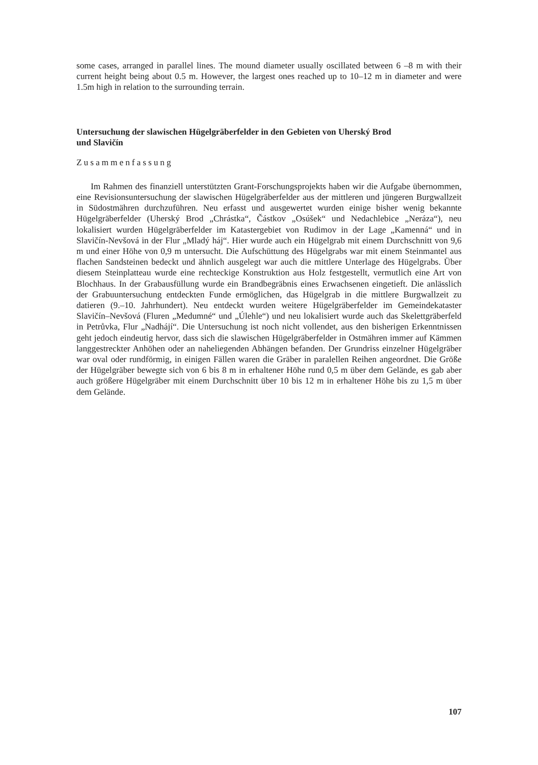some cases, arranged in parallel lines. The mound diameter usually oscillated between 6 –8 m with their current height being about 0.5 m. However, the largest ones reached up to 10–12 m in diameter and were 1.5m high in relation to the surrounding terrain.
Untersuchung der slawischen Hügelgräberfelder in den Gebieten von Uherský Brod
und Slavičín
Zusammenfassung
Im Rahmen des finanziell unterstützten Grant-Forschungsprojekts haben wir die Aufgabe übernommen, eine Revisionsuntersuchung der slawischen Hügelgräberfelder aus der mittleren und jüngeren Burgwallzeit in Südostmähren durchzuführen. Neu erfasst und ausgewertet wurden einige bisher wenig bekannte Hügelgräberfelder (Uherský Brod „Chrástka“, Částkov „Osúšek“ und Nedachlebice „Neráza“), neu lokalisiert wurden Hügelgräberfelder im Katastergebiet von Rudimov in der Lage „Kamenná“ und in Slavičín-Nevšová in der Flur „Mladý háj“. Hier wurde auch ein Hügelgrab mit einem Durchschnitt von 9,6 m und einer Höhe von 0,9 m untersucht. Die Aufschüttung des Hügelgrabs war mit einem Steinmantel aus flachen Sandsteinen bedeckt und ähnlich ausgelegt war auch die mittlere Unterlage des Hügelgrabs. Über diesem Steinplatteau wurde eine rechteckige Konstruktion aus Holz festgestellt, vermutlich eine Art von Blochhaus. In der Grabausfüllung wurde ein Brandbegräbnis eines Erwachsenen eingetieft. Die anlässlich der Grabuuntersuchung entdeckten Funde ermöglichen, das Hügelgrab in die mittlere Burgwallzeit zu datieren (9.–10. Jahrhundert). Neu entdeckt wurden weitere Hügelgräberfelder im Gemeindekataster Slavičín–Nevšová (Fluren „Medumné“ und „Úlehle“) und neu lokalisiert wurde auch das Skelettgräberfeld in Petrůvka, Flur „Nadhájí“. Die Untersuchung ist noch nicht vollendet, aus den bisherigen Erkenntnissen geht jedoch eindeutig hervor, dass sich die slawischen Hügelgräberfelder in Ostmähren immer auf Kämmen langgestreckter Anhöhen oder an naheliegenden Abhängen befanden. Der Grundriss einzelner Hügelgräber war oval oder rundförmig, in einigen Fällen waren die Gräber in paralellen Reihen angeordnet. Die Größe der Hügelgräber bewegte sich von 6 bis 8 m in erhaltener Höhe rund 0,5 m über dem Gelände, es gab aber auch größere Hügelgräber mit einem Durchschnitt über 10 bis 12 m in erhaltener Höhe bis zu 1,5 m über dem Gelände.
107